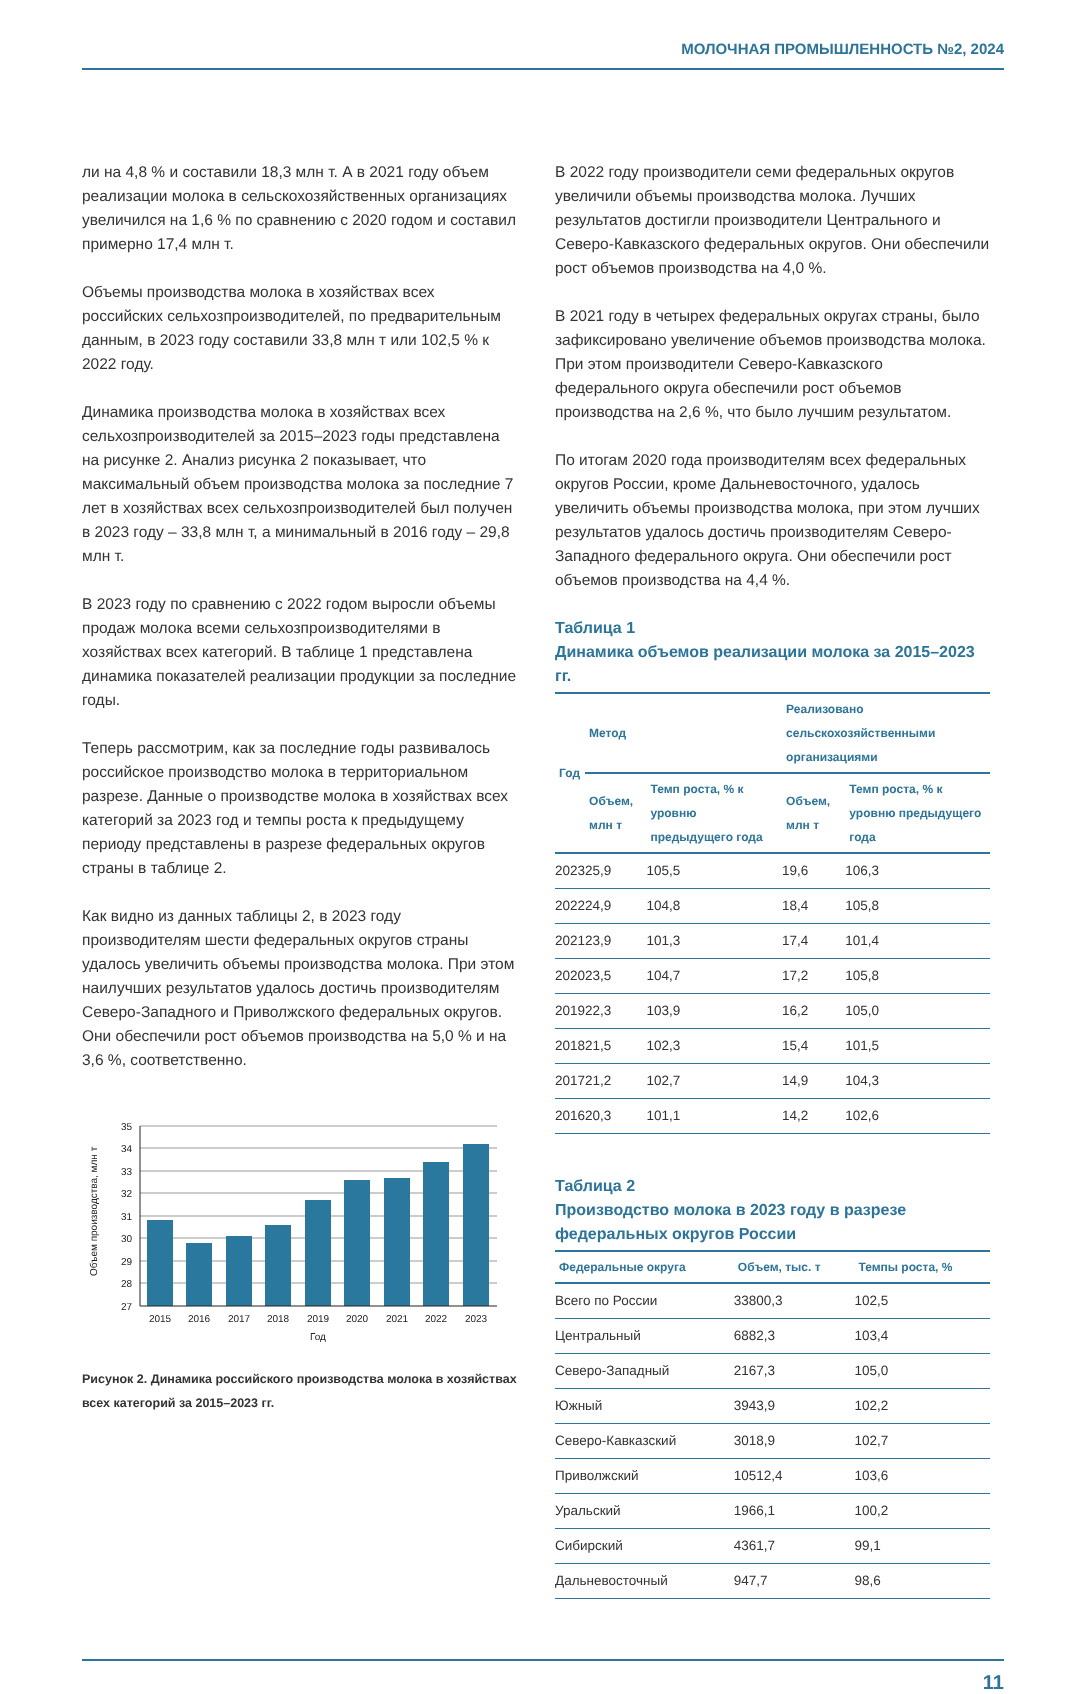МОЛОЧНАЯ ПРОМЫШЛЕННОСТЬ №2, 2024
ли на 4,8 % и составили 18,3 млн т. А в 2021 году объем реализации молока в сельскохозяйственных организациях увеличился на 1,6 % по сравнению с 2020 годом и составил примерно 17,4 млн т.
Объемы производства молока в хозяйствах всех российских сельхозпроизводителей, по предварительным данным, в 2023 году составили 33,8 млн т или 102,5 % к 2022 году.
Динамика производства молока в хозяйствах всех сельхозпроизводителей за 2015–2023 годы представлена на рисунке 2. Анализ рисунка 2 показывает, что максимальный объем производства молока за последние 7 лет в хозяйствах всех сельхозпроизводителей был получен в 2023 году – 33,8 млн т, а минимальный в 2016 году – 29,8 млн т.
В 2023 году по сравнению с 2022 годом выросли объемы продаж молока всеми сельхозпроизводителями в хозяйствах всех категорий. В таблице 1 представлена динамика показателей реализации продукции за последние годы.
Теперь рассмотрим, как за последние годы развивалось российское производство молока в территориальном разрезе. Данные о производстве молока в хозяйствах всех категорий за 2023 год и темпы роста к предыдущему периоду представлены в разрезе федеральных округов страны в таблице 2.
Как видно из данных таблицы 2, в 2023 году производителям шести федеральных округов страны удалось увеличить объемы производства молока. При этом наилучших результатов удалось достичь производителям Северо-Западного и Приволжского федеральных округов. Они обеспечили рост объемов производства на 5,0 % и на 3,6 %, соответственно.
Объем производства, млн т
35
34
33
32
31
30
29
28
27
2015
2016
2017
2018
2019
2020
2021
2022
2023
Год
Рисунок 2. Динамика российского производства молока в хозяйствах всех категорий за 2015–2023 гг.
В 2022 году производители семи федеральных округов увеличили объемы производства молока. Лучших результатов достигли производители Центрального и Северо-Кавказского федеральных округов. Они обеспечили рост объемов производства на 4,0 %.
В 2021 году в четырех федеральных округах страны, было зафиксировано увеличение объемов производства молока. При этом производители Северо-Кавказского федерального округа обеспечили рост объемов производства на 2,6 %, что было лучшим результатом.
По итогам 2020 года производителям всех федеральных округов России, кроме Дальневосточного, удалось увеличить объемы производства молока, при этом лучших результатов удалось достичь производителям Северо-Западного федерального округа. Они обеспечили рост объемов производства на 4,4 %.
Таблица 1
Динамика объемов реализации молока за 2015–2023 гг.
| Год | Метод | | Реализовано сельскохозяйственными организациями | |
| --- | --- | --- | --- | --- |
| | Объем, млн т | Темп роста, % к уровню предыдущего года | Объем, млн т | Темп роста, % к уровню предыдущего года |
| 2023 | 25,9 | 105,5 | 19,6 | 106,3 |
| 2022 | 24,9 | 104,8 | 18,4 | 105,8 |
| 2021 | 23,9 | 101,3 | 17,4 | 101,4 |
| 2020 | 23,5 | 104,7 | 17,2 | 105,8 |
| 2019 | 22,3 | 103,9 | 16,2 | 105,0 |
| 2018 | 21,5 | 102,3 | 15,4 | 101,5 |
| 2017 | 21,2 | 102,7 | 14,9 | 104,3 |
| 2016 | 20,3 | 101,1 | 14,2 | 102,6 |
Таблица 2
Производство молока в 2023 году в разрезе федеральных округов России
| Федеральные округа | Объем, тыс. т | Темпы роста, % |
| --- | --- | --- |
| Всего по России | 33800,3 | 102,5 |
| Центральный | 6882,3 | 103,4 |
| Северо-Западный | 2167,3 | 105,0 |
| Южный | 3943,9 | 102,2 |
| Северо-Кавказский | 3018,9 | 102,7 |
| Приволжский | 10512,4 | 103,6 |
| Уральский | 1966,1 | 100,2 |
| Сибирский | 4361,7 | 99,1 |
| Дальневосточный | 947,7 | 98,6 |
11